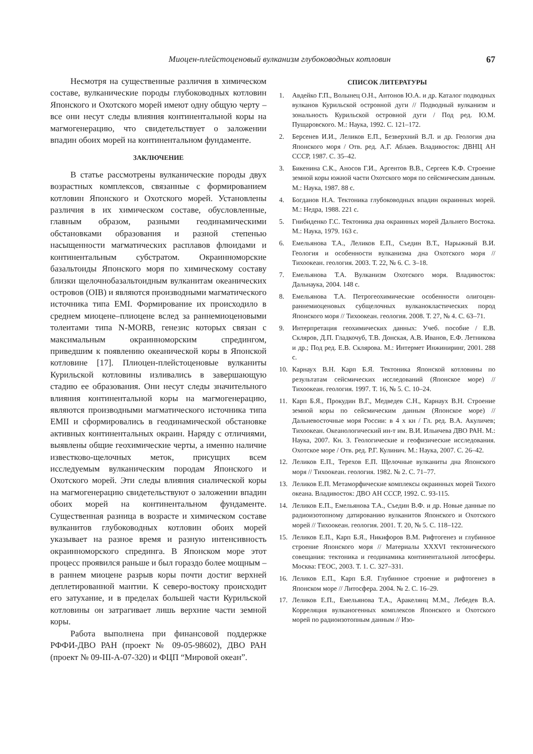Миоцен-плейстоценовый вулканизм глубоководных котловин 67
Несмотря на существенные различия в химическом составе, вулканические породы глубоководных котловин Японского и Охотского морей имеют одну общую черту – все они несут следы влияния континентальной коры на магмогенерацию, что свидетельствует о заложении впадин обоих морей на континентальном фундаменте.
ЗАКЛЮЧЕНИЕ
В статье рассмотрены вулканические породы двух возрастных комплексов, связанные с формированием котловин Японского и Охотского морей. Установлены различия в их химическом составе, обусловленные, главным образом, разными геодинамическими обстановками образования и разной степенью насыщенности магматических расплавов флюидами и континентальным субстратом. Окраинноморские базальтоиды Японского моря по химическому составу близки щелочнобазальтоидным вулканитам океанических островов (OIB) и являются производными магматического источника типа EMI. Формирование их происходило в среднем миоцене–плиоцене вслед за раннемиоценовыми толеитами типа N-MORB, генезис которых связан с максимальным окраинноморским спредингом, приведшим к появлению океанической коры в Японской котловине [17]. Плиоцен-плейстоценовые вулканиты Курильской котловины изливались в завершающую стадию ее образования. Они несут следы значительного влияния континентальной коры на магмогенерацию, являются производными магматического источника типа EMII и сформировались в геодинамической обстановке активных континентальных окраин. Наряду с отличиями, выявлены общие геохимические черты, а именно наличие известково-щелочных меток, присущих всем исследуемым вулканическим породам Японского и Охотского морей. Эти следы влияния сиалической коры на магмогенерацию свидетельствуют о заложении впадин обоих морей на континентальном фундаменте. Существенная разница в возрасте и химическом составе вулканитов глубоководных котловин обоих морей указывает на разное время и разную интенсивность окраинноморского спрединга. В Японском море этот процесс проявился раньше и был гораздо более мощным – в раннем миоцене разрыв коры почти достиг верхней деплетированной мантии. К северо-востоку происходит его затухание, и в пределах большей части Курильской котловины он затрагивает лишь верхние части земной коры.
Работа выполнена при финансовой поддержке РФФИ-ДВО РАН (проект № 09-05-98602), ДВО РАН (проект № 09-III-А-07-320) и ФЦП “Мировой океан”.
СПИСОК ЛИТЕРАТУРЫ
1. Авдейко Г.П., Волынец О.Н., Антонов Ю.А. и др. Каталог подводных вулканов Курильской островной дуги // Подводный вулканизм и зональность Курильской островной дуги / Под ред. Ю.М. Пущаровского. М.: Наука, 1992. С. 121–172.
2. Берсенев И.И., Леликов Е.П., Безверхний В.Л. и др. Геология дна Японского моря / Отв. ред. А.Г. Аблаев. Владивосток: ДВНЦ АН СССР, 1987. С. 35–42.
3. Бикенина С.К., Аносов Г.И., Аргентов В.В., Сергеев К.Ф. Строение земной коры южной части Охотского моря по сейсмическим данным. М.: Наука, 1987. 88 с.
4. Богданов Н.А. Тектоника глубоководных впадин окраинных морей. М.: Недра, 1988. 221 с.
5. Гнибиденко Г.С. Тектоника дна окраинных морей Дальнего Востока. М.: Наука, 1979. 163 с.
6. Емельянова Т.А., Леликов Е.П., Съедин В.Т., Нарыжный В.И. Геология и особенности вулканизма дна Охотского моря // Тихоокеан. геология. 2003. Т. 22, № 6. С. 3–18.
7. Емельянова Т.А. Вулканизм Охотского моря. Владивосток: Дальнаука, 2004. 148 с.
8. Емельянова Т.А. Петрогеохимические особенности олигоцен-раннемиоценовых субщелочных вулканокластических пород Японского моря // Тихоокеан. геология. 2008. Т. 27, № 4. С. 63–71.
9. Интерпретация геохимических данных: Учеб. пособие / Е.В. Скляров, Д.П. Гладкочуб, Т.В. Донская, А.В. Иванов, Е.Ф. Летникова и др.; Под ред. Е.В. Склярова. М.: Интермет Инжиниринг, 2001. 288 с.
10. Карнаух В.Н. Карп Б.Я. Тектоника Японской котловины по результатам сейсмических исследований (Японское море) // Тихоокеан. геология. 1997. Т. 16, № 5. С. 10–24.
11. Карп Б.Я., Прокудин В.Г., Медведев С.Н., Карнаух В.Н. Строение земной коры по сейсмическим данным (Японское море) // Дальневосточные моря России: в 4 х кн / Гл. ред. В.А. Акуличев; Тихоокеан. Океанологический ин-т им. В.И. Ильичева ДВО РАН. М.: Наука, 2007. Кн. 3. Геологические и геофизические исследования. Охотское море / Отв. ред. Р.Г. Кулинич. М.: Наука, 2007. С. 26–42.
12. Леликов Е.П., Терехов Е.П. Щелочные вулканиты дна Японского моря // Тихоокеан. геология. 1982. № 2. С. 71–77.
13. Леликов Е.П. Метаморфические комплексы окраинных морей Тихого океана. Владивосток: ДВО АН СССР, 1992. С. 93-115.
14. Леликов Е.П., Емельянова Т.А., Съедин В.Ф. и др. Новые данные по радиоизотопному датированию вулканитов Японского и Охотского морей // Тихоокеан. геология. 2001. Т. 20, № 5. С. 118–122.
15. Леликов Е.П., Карп Б.Я., Никифоров В.М. Рифтогенез и глубинное строение Японского моря // Материалы XXXVI тектонического совещания: тектоника и геодинамика континентальной литосферы. Москва: ГЕОС, 2003. Т. 1. С. 327–331.
16. Леликов Е.П., Карп Б.Я. Глубинное строение и рифтогенез в Японском море // Литосфера. 2004. № 2. С. 16–29.
17. Леликов Е.П., Емельянова Т.А., Аракелянц М.М., Лебедев В.А. Корреляция вулканогенных комплексов Японского и Охотского морей по радиоизотопным данным // Изо-